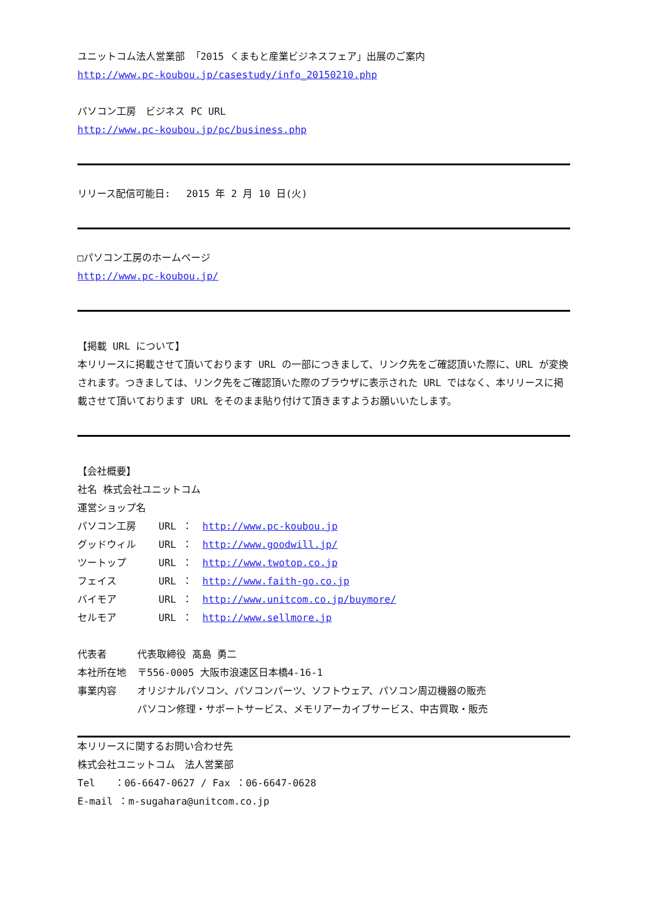ユニットコム法人営業部 「2015 くまもと産業ビジネスフェア」出展のご案内
http://www.pc-koubou.jp/casestudy/info_20150210.php
パソコン工房　ビジネス PC URL
http://www.pc-koubou.jp/pc/business.php
リリース配信可能日:　 2015 年 2 月 10 日(火)
□パソコン工房のホームページ
http://www.pc-koubou.jp/
【掲載 URL について】
本リリースに掲載させて頂いております URL の一部につきまして、リンク先をご確認頂いた際に、URL が変換されます。つきましては、リンク先をご確認頂いた際のブラウザに表示された URL ではなく、本リリースに掲載させて頂いております URL をそのまま貼り付けて頂きますようお願いいたします。
【会社概要】
社名 株式会社ユニットコム
運営ショップ名
| パソコン工房 | URL ： | http://www.pc-koubou.jp |
| グッドウィル | URL ： | http://www.goodwill.jp/ |
| ツートップ | URL ： | http://www.twotop.co.jp |
| フェイス | URL ： | http://www.faith-go.co.jp |
| バイモア | URL ： | http://www.unitcom.co.jp/buymore/ |
| セルモア | URL ： | http://www.sellmore.jp |
| 代表者 | 代表取締役 髙島 勇二 |
| 本社所在地 | 〒556-0005 大阪市浪速区日本橋4-16-1 |
| 事業内容 | オリジナルパソコン、パソコンパーツ、ソフトウェア、パソコン周辺機器の販売 パソコン修理・サポートサービス、メモリアーカイブサービス、中古買取・販売 |
本リリースに関するお問い合わせ先
株式会社ユニットコム　法人営業部
Tel　　：06-6647-0627 / Fax ：06-6647-0628
E-mail ：m-sugahara@unitcom.co.jp